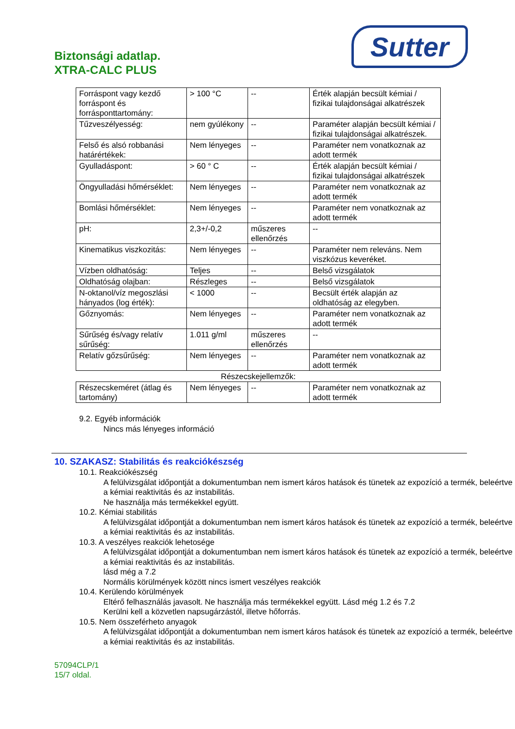Sutter
Biztonsági adatlap.
XTRA-CALC PLUS
| Forráspont vagy kezdő forráspont és forrásponttartomány: | > 100 °C | -- | Érték alapján becsült kémiai / fizikai tulajdonságai alkatrészek |
| Tűzveszélyesség: | nem gyúlékony | -- | Paraméter alapján becsült kémiai / fizikai tulajdonságai alkatrészek. |
| Felső és alsó robbanási határértékek: | Nem lényeges | -- | Paraméter nem vonatkoznak az adott termék |
| Gyulladáspont: | > 60 ° C | -- | Érték alapján becsült kémiai / fizikai tulajdonságai alkatrészek |
| Öngyulladási hőmérséklet: | Nem lényeges | -- | Paraméter nem vonatkoznak az adott termék |
| Bomlási hőmérséklet: | Nem lényeges | -- | Paraméter nem vonatkoznak az adott termék |
| pH: | 2,3+/-0,2 | műszeres ellenőrzés | -- |
| Kinematikus viszkozitás: | Nem lényeges | -- | Paraméter nem releváns. Nem viszkózus keveréket. |
| Vízben oldhatóság: | Teljes | -- | Belső vizsgálatok |
| Oldhatóság olajban: | Részleges | -- | Belső vizsgálatok |
| N-oktanol/víz megoszlási hányados (log érték): | < 1000 | -- | Becsült érték alapján az oldhatóság az elegyben. |
| Gőznyomás: | Nem lényeges | -- | Paraméter nem vonatkoznak az adott termék |
| Sűrűség és/vagy relatív sűrűség: | 1.011 g/ml | műszeres ellenőrzés | -- |
| Relatív gőzsűrűség: | Nem lényeges | -- | Paraméter nem vonatkoznak az adott termék |
Részecskejellemzők:
| Részecskeméret (átlag és tartomány) | Nem lényeges | -- | Paraméter nem vonatkoznak az adott termék |
9.2. Egyéb információk
Nincs más lényeges információ
10. SZAKASZ: Stabilitás és reakciókészség
10.1. Reakciókészség
A felülvizsgálat időpontját a dokumentumban nem ismert káros hatások és tünetek az expozíció a termék, beleértve a kémiai reaktivitás és az instabilitás.
Ne használja más termékekkel együtt.
10.2. Kémiai stabilitás
A felülvizsgálat időpontját a dokumentumban nem ismert káros hatások és tünetek az expozíció a termék, beleértve a kémiai reaktivitás és az instabilitás.
10.3. A veszélyes reakciók lehetosége
A felülvizsgálat időpontját a dokumentumban nem ismert káros hatások és tünetek az expozíció a termék, beleértve a kémiai reaktivitás és az instabilitás.
lásd még a 7.2
Normális körülmények között nincs ismert veszélyes reakciók
10.4. Kerülendo körülmények
Eltérő felhasználás javasolt. Ne használja más termékekkel együtt. Lásd még 1.2 és 7.2
Kerülni kell a közvetlen napsugárzástól, illetve hőforrás.
10.5. Nem összeférheto anyagok
A felülvizsgálat időpontját a dokumentumban nem ismert káros hatások és tünetek az expozíció a termék, beleértve a kémiai reaktivitás és az instabilitás.
57094CLP/1
15/7 oldal.